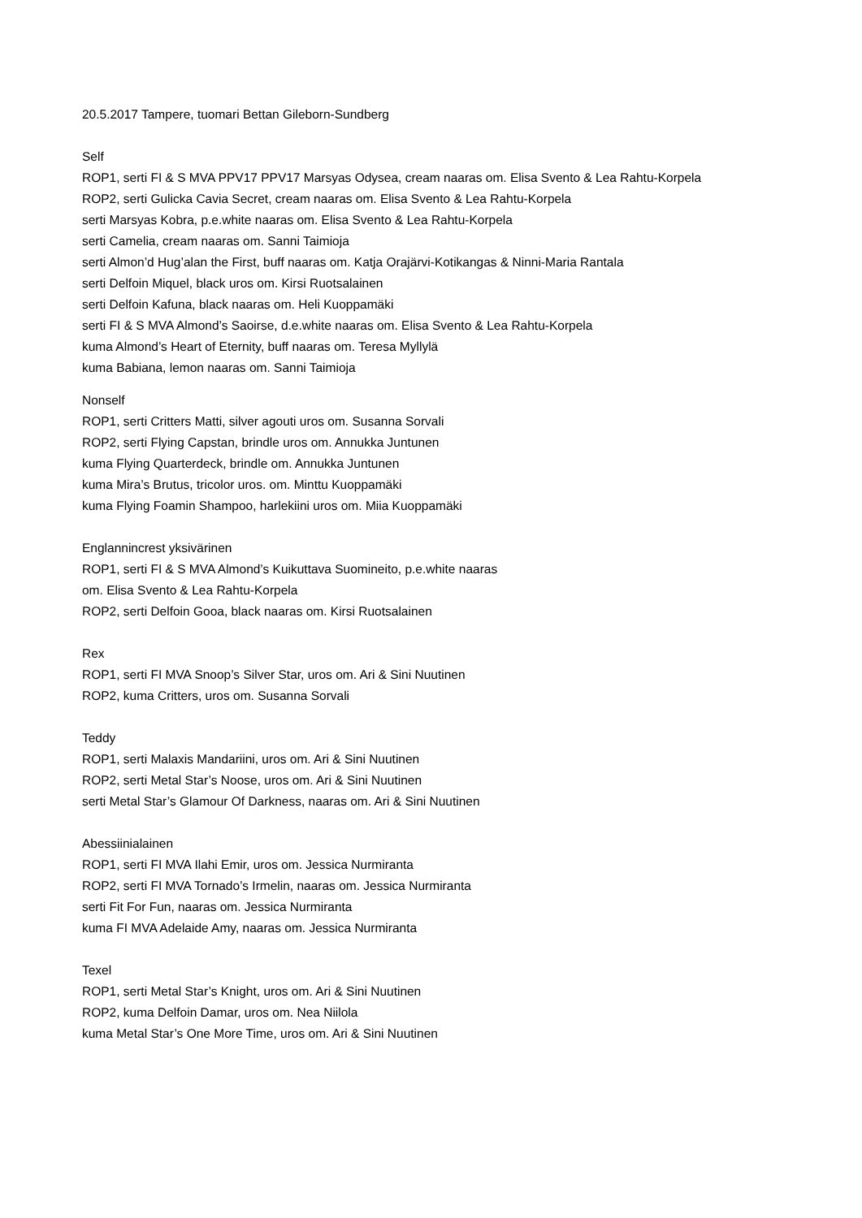20.5.2017 Tampere, tuomari Bettan Gileborn-Sundberg
Self
ROP1, serti FI & S MVA PPV17 PPV17 Marsyas Odysea, cream naaras om. Elisa Svento & Lea Rahtu-Korpela
ROP2, serti Gulicka Cavia Secret, cream naaras om. Elisa Svento & Lea Rahtu-Korpela
serti Marsyas Kobra, p.e.white naaras om. Elisa Svento & Lea Rahtu-Korpela
serti Camelia, cream naaras om. Sanni Taimioja
serti Almon’d Hug’alan the First, buff naaras om. Katja Orajärvi-Kotikangas & Ninni-Maria Rantala
serti Delfoin Miquel, black uros om. Kirsi Ruotsalainen
serti Delfoin Kafuna, black naaras om. Heli Kuoppamäki
serti FI & S MVA Almond’s Saoirse, d.e.white naaras om. Elisa Svento & Lea Rahtu-Korpela
kuma Almond’s Heart of Eternity, buff naaras om. Teresa Myllylä
kuma Babiana, lemon naaras om. Sanni Taimioja
Nonself
ROP1, serti Critters Matti, silver agouti uros om. Susanna Sorvali
ROP2, serti Flying Capstan, brindle uros om. Annukka Juntunen
kuma Flying Quarterdeck, brindle om. Annukka Juntunen
kuma Mira’s Brutus, tricolor uros. om. Minttu Kuoppamäki
kuma Flying Foamin Shampoo, harlekiini uros om. Miia Kuoppamäki
Englannincrest yksivärinen
ROP1, serti FI & S MVA Almond’s Kuikuttava Suomineito, p.e.white naaras
om. Elisa Svento & Lea Rahtu-Korpela
ROP2, serti Delfoin Gooa, black naaras om. Kirsi Ruotsalainen
Rex
ROP1, serti FI MVA Snoop’s Silver Star, uros om. Ari & Sini Nuutinen
ROP2, kuma Critters, uros om. Susanna Sorvali
Teddy
ROP1, serti Malaxis Mandariini, uros om. Ari & Sini Nuutinen
ROP2, serti Metal Star’s Noose, uros om. Ari & Sini Nuutinen
serti Metal Star’s Glamour Of Darkness, naaras om. Ari & Sini Nuutinen
Abessiinialainen
ROP1, serti FI MVA Ilahi Emir, uros om. Jessica Nurmiranta
ROP2, serti FI MVA Tornado’s Irmelin, naaras om. Jessica Nurmiranta
serti Fit For Fun, naaras om. Jessica Nurmiranta
kuma FI MVA Adelaide Amy, naaras om. Jessica Nurmiranta
Texel
ROP1, serti Metal Star’s Knight, uros om. Ari & Sini Nuutinen
ROP2, kuma Delfoin Damar, uros om. Nea Niilola
kuma Metal Star’s One More Time, uros om. Ari & Sini Nuutinen